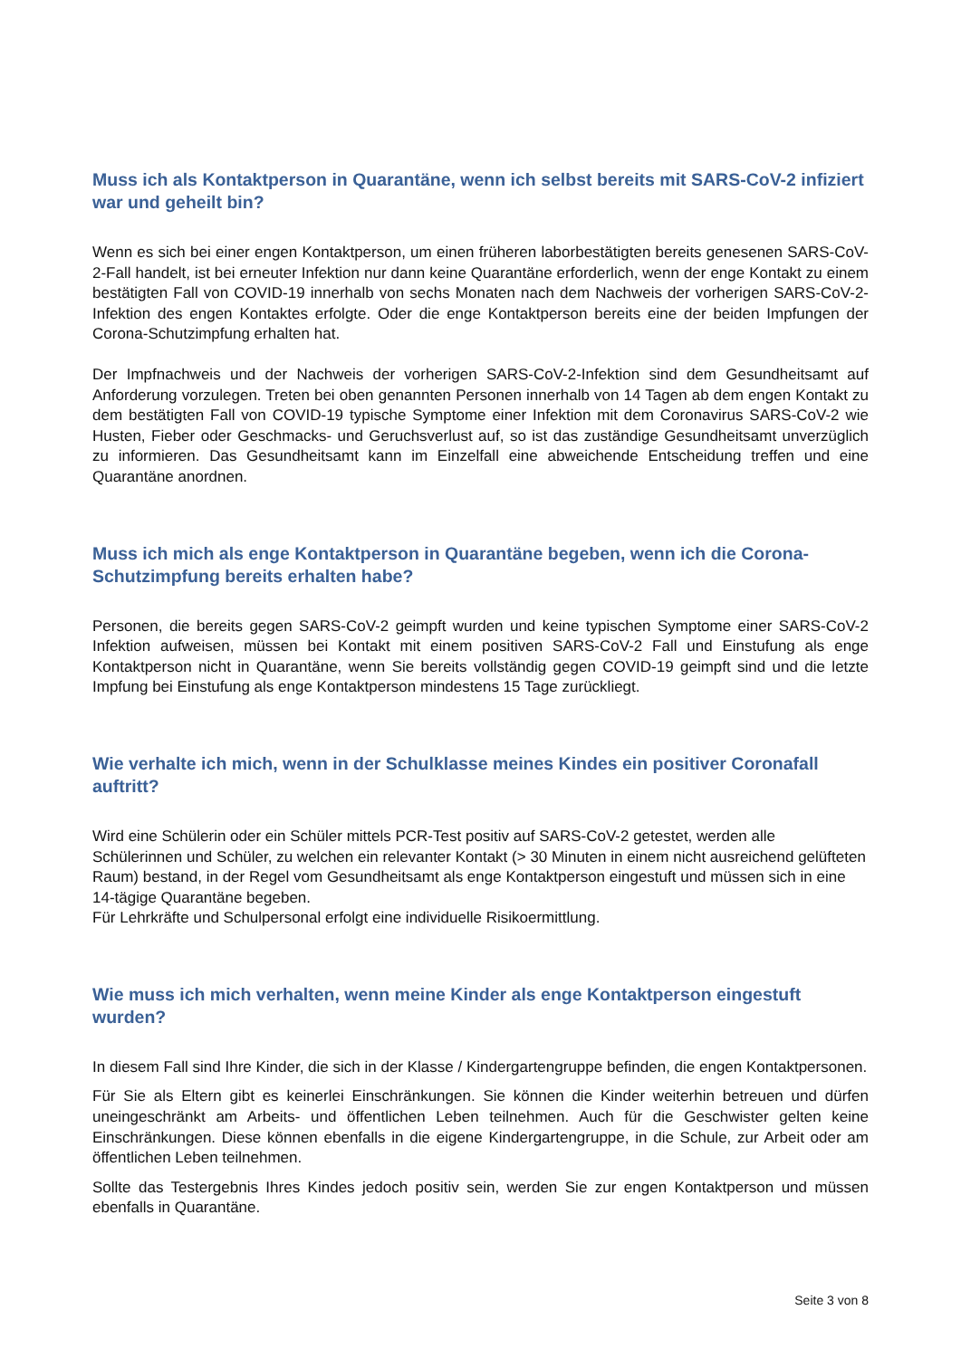Muss ich als Kontaktperson in Quarantäne, wenn ich selbst bereits mit SARS-CoV-2 infiziert war und geheilt bin?
Wenn es sich bei einer engen Kontaktperson, um einen früheren laborbestätigten bereits genesenen SARS-CoV-2-Fall handelt, ist bei erneuter Infektion nur dann keine Quarantäne erforderlich, wenn der enge Kontakt zu einem bestätigten Fall von COVID-19 innerhalb von sechs Monaten nach dem Nachweis der vorherigen SARS-CoV-2-Infektion des engen Kontaktes erfolgte. Oder die enge Kontaktperson bereits eine der beiden Impfungen der Corona-Schutzimpfung erhalten hat.
Der Impfnachweis und der Nachweis der vorherigen SARS-CoV-2-Infektion sind dem Gesundheitsamt auf Anforderung vorzulegen. Treten bei oben genannten Personen innerhalb von 14 Tagen ab dem engen Kontakt zu dem bestätigten Fall von COVID-19 typische Symptome einer Infektion mit dem Coronavirus SARS-CoV-2 wie Husten, Fieber oder Geschmacks- und Geruchsverlust auf, so ist das zuständige Gesundheitsamt unverzüglich zu informieren. Das Gesundheitsamt kann im Einzelfall eine abweichende Entscheidung treffen und eine Quarantäne anordnen.
Muss ich mich als enge Kontaktperson in Quarantäne begeben, wenn ich die Corona-Schutzimpfung bereits erhalten habe?
Personen, die bereits gegen SARS-CoV-2 geimpft wurden und keine typischen Symptome einer SARS-CoV-2 Infektion aufweisen, müssen bei Kontakt mit einem positiven SARS-CoV-2 Fall und Einstufung als enge Kontaktperson nicht in Quarantäne, wenn Sie bereits vollständig gegen COVID-19 geimpft sind und die letzte Impfung bei Einstufung als enge Kontaktperson mindestens 15 Tage zurückliegt.
Wie verhalte ich mich, wenn in der Schulklasse meines Kindes ein positiver Coronafall auftritt?
Wird eine Schülerin oder ein Schüler mittels PCR-Test positiv auf SARS-CoV-2 getestet, werden alle Schülerinnen und Schüler, zu welchen ein relevanter Kontakt (> 30 Minuten in einem nicht ausreichend gelüfteten Raum) bestand, in der Regel vom Gesundheitsamt als enge Kontaktperson eingestuft und müssen sich in eine 14-tägige Quarantäne begeben.
Für Lehrkräfte und Schulpersonal erfolgt eine individuelle Risikoermittlung.
Wie muss ich mich verhalten, wenn meine Kinder als enge Kontaktperson eingestuft wurden?
In diesem Fall sind Ihre Kinder, die sich in der Klasse / Kindergartengruppe befinden, die engen Kontaktpersonen.
Für Sie als Eltern gibt es keinerlei Einschränkungen. Sie können die Kinder weiterhin betreuen und dürfen uneingeschränkt am Arbeits- und öffentlichen Leben teilnehmen. Auch für die Geschwister gelten keine Einschränkungen. Diese können ebenfalls in die eigene Kindergartengruppe, in die Schule, zur Arbeit oder am öffentlichen Leben teilnehmen.
Sollte das Testergebnis Ihres Kindes jedoch positiv sein, werden Sie zur engen Kontaktperson und müssen ebenfalls in Quarantäne.
Seite 3 von 8